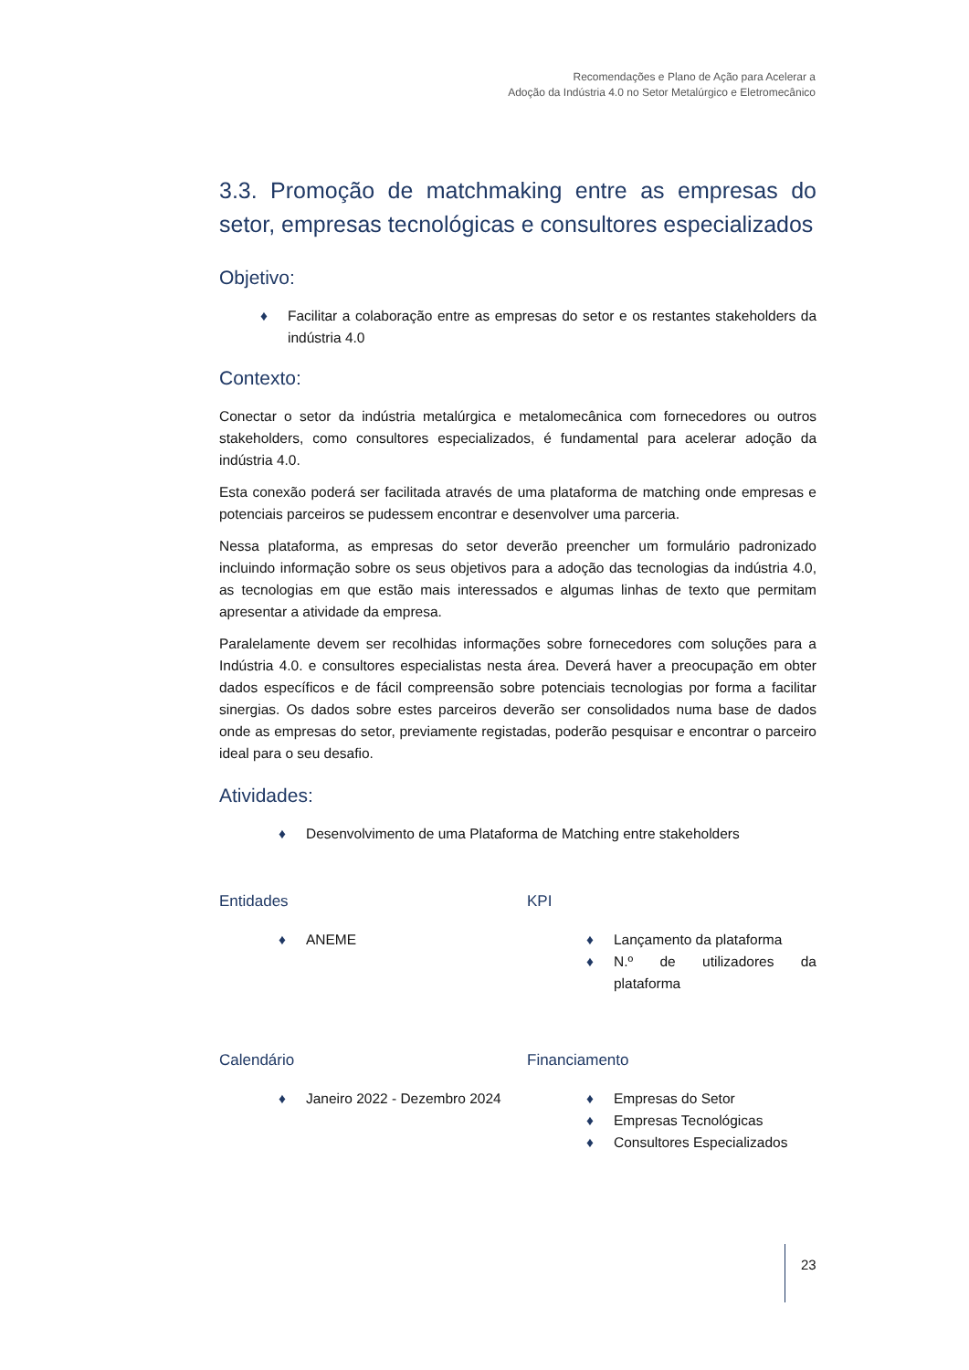Recomendações e Plano de Ação para Acelerar a
Adoção da Indústria 4.0 no Setor Metalúrgico e Eletromecânico
3.3. Promoção de matchmaking entre as empresas do setor, empresas tecnológicas e consultores especializados
Objetivo:
♦ Facilitar a colaboração entre as empresas do setor e os restantes stakeholders da indústria 4.0
Contexto:
Conectar o setor da indústria metalúrgica e metalomecânica com fornecedores ou outros stakeholders, como consultores especializados, é fundamental para acelerar adoção da indústria 4.0.
Esta conexão poderá ser facilitada através de uma plataforma de matching onde empresas e potenciais parceiros se pudessem encontrar e desenvolver uma parceria.
Nessa plataforma, as empresas do setor deverão preencher um formulário padronizado incluindo informação sobre os seus objetivos para a adoção das tecnologias da indústria 4.0, as tecnologias em que estão mais interessados e algumas linhas de texto que permitam apresentar a atividade da empresa.
Paralelamente devem ser recolhidas informações sobre fornecedores com soluções para a Indústria 4.0. e consultores especialistas nesta área. Deverá haver a preocupação em obter dados específicos e de fácil compreensão sobre potenciais tecnologias por forma a facilitar sinergias. Os dados sobre estes parceiros deverão ser consolidados numa base de dados onde as empresas do setor, previamente registadas, poderão pesquisar e encontrar o parceiro ideal para o seu desafio.
Atividades:
♦ Desenvolvimento de uma Plataforma de Matching entre stakeholders
Entidades
♦ ANEME
KPI
♦ Lançamento da plataforma
♦ N.º de utilizadores da plataforma
Calendário
♦ Janeiro 2022 - Dezembro 2024
Financiamento
♦ Empresas do Setor
♦ Empresas Tecnológicas
♦ Consultores Especializados
23